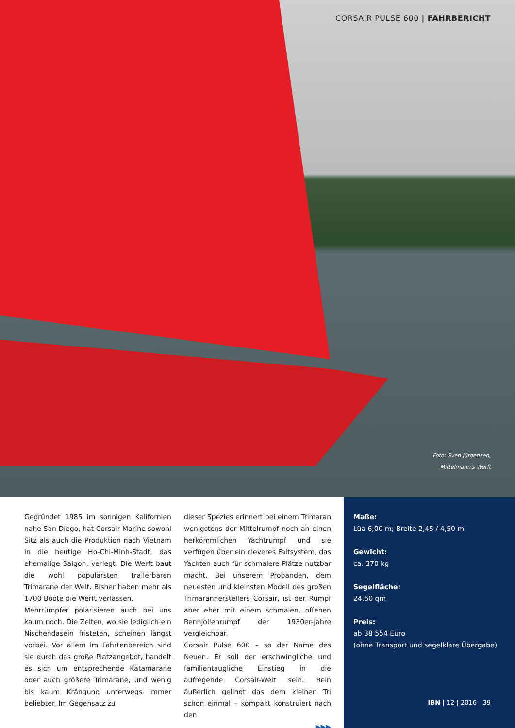CORSAIR PULSE 600 | FAHRBERICHT
Foto: Sven Jürgensen,
Mittelmann's Werft
Gegründet 1985 im sonnigen Kalifornien nahe San Diego, hat Corsair Marine sowohl Sitz als auch die Produktion nach Vietnam in die heutige Ho-Chi-Minh-Stadt, das ehemalige Saigon, verlegt. Die Werft baut die wohl populärsten trailerbaren Trimarane der Welt. Bisher haben mehr als 1700 Boote die Werft verlassen.
Mehrrümpfer polarisieren auch bei uns kaum noch. Die Zeiten, wo sie lediglich ein Nischendasein fristeten, scheinen längst vorbei. Vor allem im Fahrtenbereich sind sie durch das große Platzangebot, handelt es sich um entsprechende Katamarane oder auch größere Trimarane, und wenig bis kaum Krängung unterwegs immer beliebter. Im Gegensatz zu
dieser Spezies erinnert bei einem Trimaran wenigstens der Mittelrumpf noch an einen herkömmlichen Yachtrumpf und sie verfügen über ein cleveres Faltsystem, das Yachten auch für schmalere Plätze nutzbar macht. Bei unserem Probanden, dem neuesten und kleinsten Modell des großen Trimaranherstellers Corsair, ist der Rumpf aber eher mit einem schmalen, offenen Rennjollenrumpf der 1930er-Jahre vergleichbar.
Corsair Pulse 600 – so der Name des Neuen. Er soll der erschwingliche und familientaugliche Einstieg in die aufregende Corsair-Welt sein. Rein äußerlich gelingt das dem kleinen Tri schon einmal – kompakt konstruiert nach den
▶▶▶
Maße:
Lüa 6,00 m; Breite 2,45 / 4,50 m
Gewicht:
ca. 370 kg
Segelfläche:
24,60 qm
Preis:
ab 38 554 Euro
(ohne Transport und segelklare Übergabe)
IBN | 12 | 2016 39